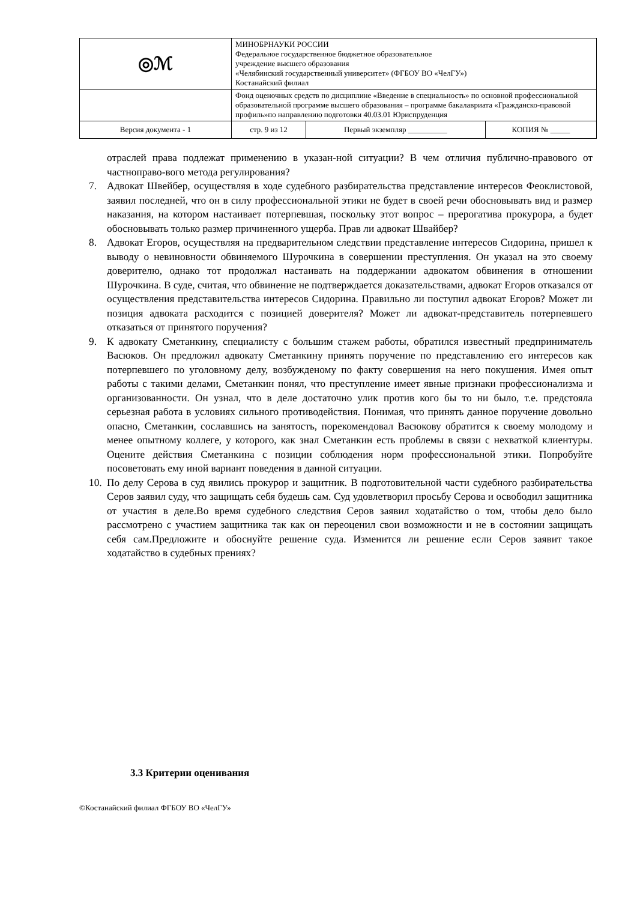| ◎ℳ | МИНОБРНАУКИ РОССИИ Федеральное государственное бюджетное образовательное учреждение высшего образования «Челябинский государственный университет» (ФГБОУ ВО «ЧелГУ») Костанайский филиал | | |
| | Фонд оценочных средств по дисциплине «Введение в специальность» по основной профессиональной образовательной программе высшего образования – программе бакалавриата «Гражданско-правовой профиль»по направлению подготовки 40.03.01 Юриспруденция | | |
| Версия документа - 1 | стр. 9 из 12 | Первый экземпляр __________ | КОПИЯ № _____ |
отраслей права подлежат применению в указан-ной ситуации? В чем отличия публично-правового от частноправо-вого метода регулирования?
7. Адвокат Швейбер, осуществляя в ходе судебного разбирательства представление интересов Феоклистовой, заявил последней, что он в силу профессиональной этики не будет в своей речи обосновывать вид и размер наказания, на котором настаивает потерпевшая, поскольку этот вопрос – прерогатива прокурора, а будет обосновывать только размер причиненного ущерба. Прав ли адвокат Швайбер?
8. Адвокат Егоров, осуществляя на предварительном следствии представление интересов Сидорина, пришел к выводу о невиновности обвиняемого Шурочкина в совершении преступления. Он указал на это своему доверителю, однако тот продолжал настаивать на поддержании адвокатом обвинения в отношении Шурочкина. В суде, считая, что обвинение не подтверждается доказательствами, адвокат Егоров отказался от осуществления представительства интересов Сидорина. Правильно ли поступил адвокат Егоров? Может ли позиция адвоката расходится с позицией доверителя? Может ли адвокат-представитель потерпевшего отказаться от принятого поручения?
9. К адвокату Сметанкину, специалисту с большим стажем работы, обратился известный предприниматель Васюков. Он предложил адвокату Сметанкину принять поручение по представлению его интересов как потерпевшего по уголовному делу, возбужденому по факту совершения на него покушения. Имея опыт работы с такими делами, Сметанкин понял, что преступление имеет явные признаки профессионализма и организованности. Он узнал, что в деле достаточно улик против кого бы то ни было, т.е. предстояла серьезная работа в условиях сильного противодействия. Понимая, что принять данное поручение довольно опасно, Сметанкин, сославшись на занятость, порекомендовал Васюкову обратится к своему молодому и менее опытному коллеге, у которого, как знал Сметанкин есть проблемы в связи с нехваткой клиентуры. Оцените действия Сметанкина с позиции соблюдения норм профессиональной этики. Попробуйте посоветовать ему иной вариант поведения в данной ситуации.
10.
По делу Серова в суд явились прокурор и защитник. В подготовительной части судебного разбирательства Серов заявил суду, что защищать себя будешь сам. Суд удовлетворил просьбу Серова и освободил защитника от участия в деле.Во время судебного следствия Серов заявил ходатайство о том, чтобы дело было рассмотрено с участием защитника так как он переоценил свои возможности и не в состоянии защищать себя сам.Предложите и обоснуйте решение суда. Изменится ли решение если Серов заявит такое ходатайство в судебных прениях?
3.3 Критерии оценивания
©Костанайский филиал ФГБОУ ВО «ЧелГУ»